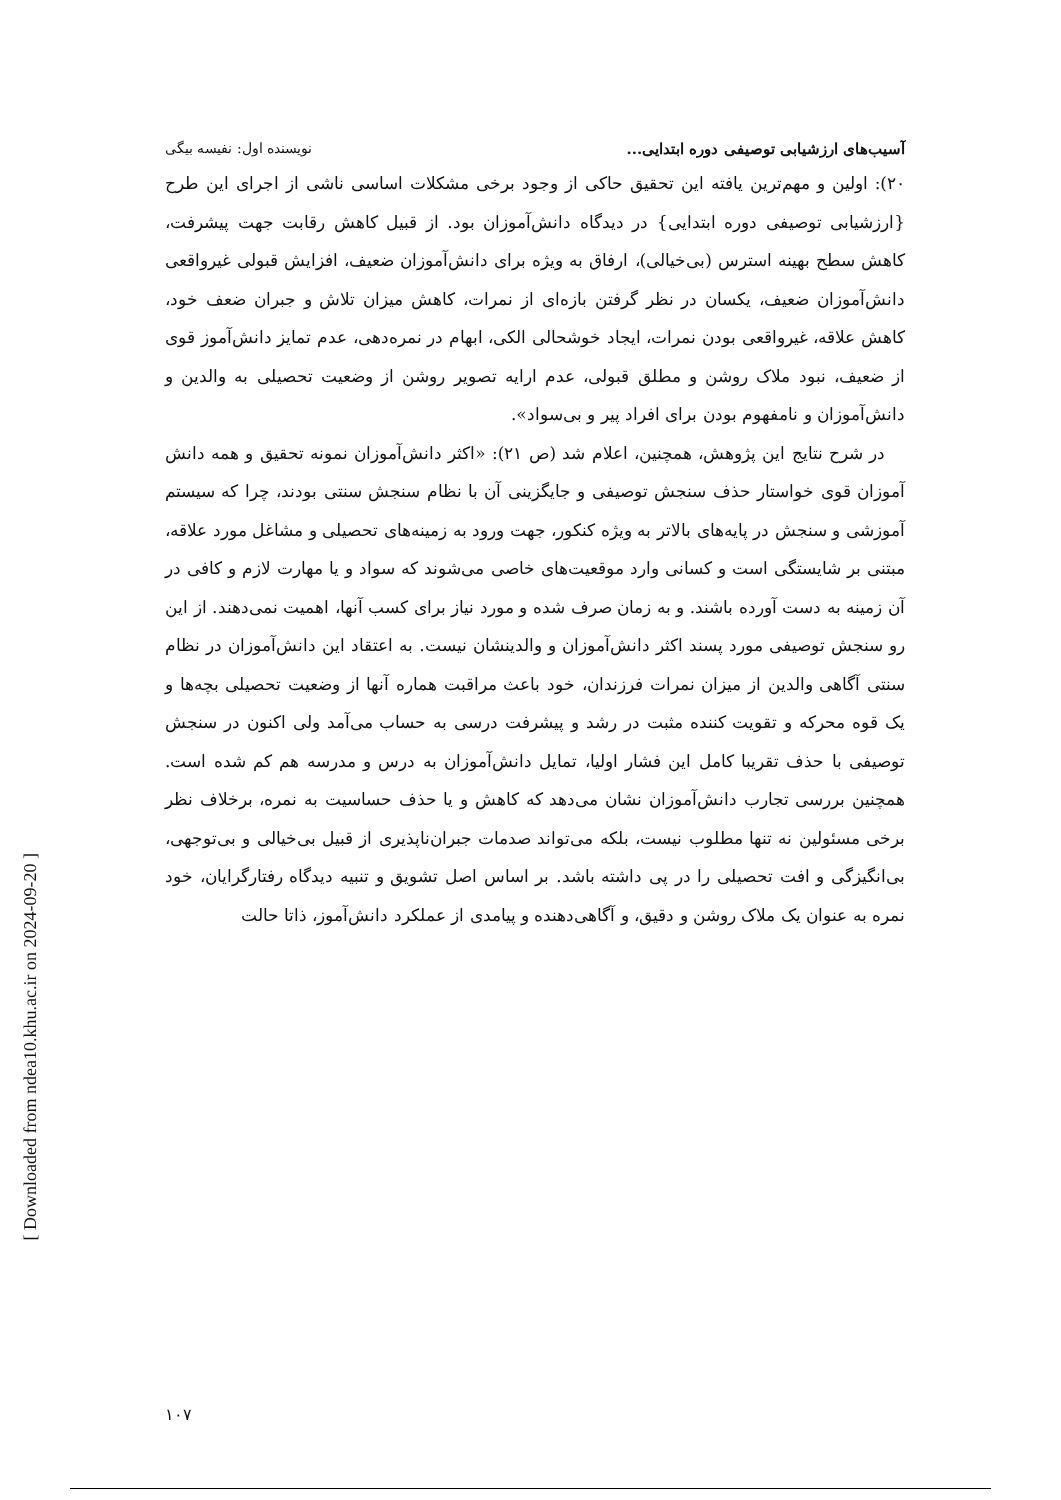[ Downloaded from ndea10.khu.ac.ir on 2024-09-20 ]
آسیب‌های ارزشیابی توصیفی دوره ابتدایی... نویسنده اول: نفیسه بیگی
۲۰): اولین و مهم‌ترین یافته این تحقیق حاکی از وجود برخی مشکلات اساسی ناشی از اجرای این طرح {ارزشیابی توصیفی دوره ابتدایی} در دیدگاه دانش‌آموزان بود. از قبیل کاهش رقابت جهت پیشرفت، کاهش سطح بهینه استرس (بی‌خیالی)، ارفاق به ویژه برای دانش‌آموزان ضعیف، افزایش قبولی غیرواقعی دانش‌آموزان ضعیف، یکسان در نظر گرفتن بازه‌ای از نمرات، کاهش میزان تلاش و جبران ضعف خود، کاهش علاقه، غیرواقعی بودن نمرات، ایجاد خوشحالی الکی، ابهام در نمره‌دهی، عدم تمایز دانش‌آموز قوی از ضعیف، نبود ملاک روشن و مطلق قبولی، عدم ارایه تصویر روشن از وضعیت تحصیلی به والدین و دانش‌آموزان و نامفهوم بودن برای افراد پیر و بی‌سواد».
در شرح نتایج این پژوهش، همچنین، اعلام شد (ص ۲۱): «اکثر دانش‌آموزان نمونه تحقیق و همه دانش آموزان قوی خواستار حذف سنجش توصیفی و جایگزینی آن با نظام سنجش سنتی بودند، چرا که سیستم آموزشی و سنجش در پایه‌های بالاتر به ویژه کنکور، جهت ورود به زمینه‌های تحصیلی و مشاغل مورد علاقه، مبتنی بر شایستگی است و کسانی وارد موقعیت‌های خاصی می‌شوند که سواد و یا مهارت لازم و کافی در آن زمینه به دست آورده باشند. و به زمان صرف شده و مورد نیاز برای کسب آنها، اهمیت نمی‌دهند. از این رو سنجش توصیفی مورد پسند اکثر دانش‌آموزان و والدینشان نیست. به اعتقاد این دانش‌آموزان در نظام سنتی آگاهی والدین از میزان نمرات فرزندان، خود باعث مراقبت هماره آنها از وضعیت تحصیلی بچه‌ها و یک قوه محرکه و تقویت کننده مثبت در رشد و پیشرفت درسی به حساب می‌آمد ولی اکنون در سنجش توصیفی با حذف تقریبا کامل این فشار اولیا، تمایل دانش‌آموزان به درس و مدرسه هم کم شده است. همچنین بررسی تجارب دانش‌آموزان نشان می‌دهد که کاهش و یا حذف حساسیت به نمره، برخلاف نظر برخی مسئولین نه تنها مطلوب نیست، بلکه می‌تواند صدمات جبران‌ناپذیری از قبیل بی‌خیالی و بی‌توجهی، بی‌انگیزگی و افت تحصیلی را در پی داشته باشد. بر اساس اصل تشویق و تنبیه دیدگاه رفتارگرایان، خود نمره به عنوان یک ملاک روشن و دقیق، و آگاهی‌دهنده و پیامدی از عملکرد دانش‌آموز، ذاتا حالت
۱۰۷